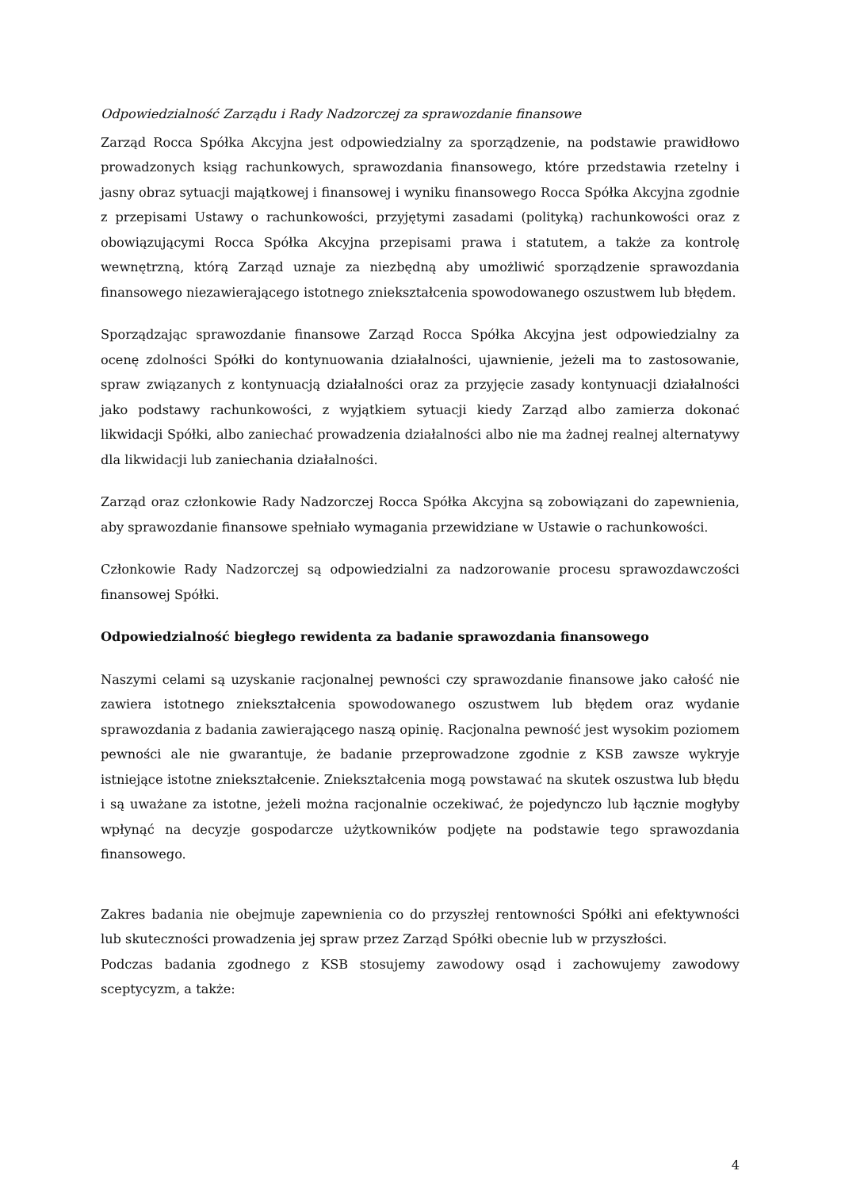Odpowiedzialność Zarządu i Rady Nadzorczej za sprawozdanie finansowe
Zarząd Rocca Spółka Akcyjna jest odpowiedzialny za sporządzenie, na podstawie prawidłowo prowadzonych ksiąg rachunkowych, sprawozdania finansowego, które przedstawia rzetelny i jasny obraz sytuacji majątkowej i finansowej i wyniku finansowego Rocca Spółka Akcyjna zgodnie z przepisami Ustawy o rachunkowości, przyjętymi zasadami (polityką) rachunkowości oraz z obowiązującymi Rocca Spółka Akcyjna przepisami prawa i statutem, a także za kontrolę wewnętrzną, którą Zarząd uznaje za niezbędną aby umożliwić sporządzenie sprawozdania finansowego niezawierającego istotnego zniekształcenia spowodowanego oszustwem lub błędem.
Sporządzając sprawozdanie finansowe Zarząd Rocca Spółka Akcyjna jest odpowiedzialny za ocenę zdolności Spółki do kontynuowania działalności, ujawnienie, jeżeli ma to zastosowanie, spraw związanych z kontynuacją działalności oraz za przyjęcie zasady kontynuacji działalności jako podstawy rachunkowości, z wyjątkiem sytuacji kiedy Zarząd albo zamierza dokonać likwidacji Spółki, albo zaniechać prowadzenia działalności albo nie ma żadnej realnej alternatywy dla likwidacji lub zaniechania działalności.
Zarząd oraz członkowie Rady Nadzorczej Rocca Spółka Akcyjna są zobowiązani do zapewnienia, aby sprawozdanie finansowe spełniało wymagania przewidziane w Ustawie o rachunkowości.
Członkowie Rady Nadzorczej są odpowiedzialni za nadzorowanie procesu sprawozdawczości finansowej Spółki.
Odpowiedzialność biegłego rewidenta za badanie sprawozdania finansowego
Naszymi celami są uzyskanie racjonalnej pewności czy sprawozdanie finansowe jako całość nie zawiera istotnego zniekształcenia spowodowanego oszustwem lub błędem oraz wydanie sprawozdania z badania zawierającego naszą opinię. Racjonalna pewność jest wysokim poziomem pewności ale nie gwarantuje, że badanie przeprowadzone zgodnie z KSB zawsze wykryje istniejące istotne zniekształcenie. Zniekształcenia mogą powstawać na skutek oszustwa lub błędu i są uważane za istotne, jeżeli można racjonalnie oczekiwać, że pojedynczo lub łącznie mogłyby wpłynąć na decyzje gospodarcze użytkowników podjęte na podstawie tego sprawozdania finansowego.
Zakres badania nie obejmuje zapewnienia co do przyszłej rentowności Spółki ani efektywności lub skuteczności prowadzenia jej spraw przez Zarząd Spółki obecnie lub w przyszłości.
Podczas badania zgodnego z KSB stosujemy zawodowy osąd i zachowujemy zawodowy sceptycyzm, a także:
4